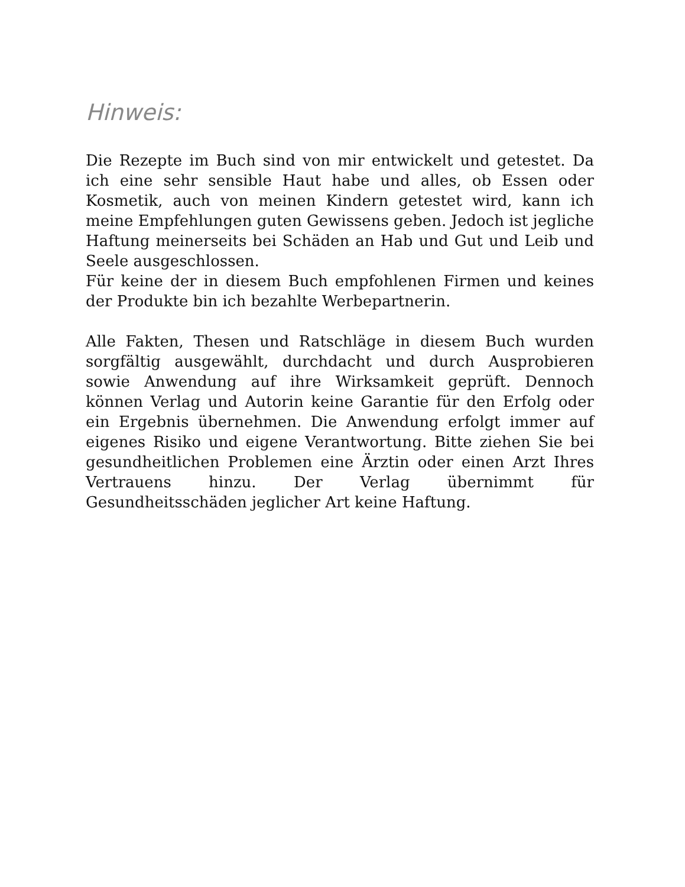Hinweis:
Die Rezepte im Buch sind von mir entwickelt und getestet. Da ich eine sehr sensible Haut habe und alles, ob Essen oder Kosmetik, auch von meinen Kindern getestet wird, kann ich meine Empfehlungen guten Gewissens geben. Jedoch ist jegliche Haftung meinerseits bei Schäden an Hab und Gut und Leib und Seele ausgeschlossen.
Für keine der in diesem Buch empfohlenen Firmen und keines der Produkte bin ich bezahlte Werbepartnerin.
Alle Fakten, Thesen und Ratschläge in diesem Buch wurden sorgfältig ausgewählt, durchdacht und durch Ausprobieren sowie Anwendung auf ihre Wirksamkeit geprüft. Dennoch können Verlag und Autorin keine Garantie für den Erfolg oder ein Ergebnis übernehmen. Die Anwendung erfolgt immer auf eigenes Risiko und eigene Verantwortung. Bitte ziehen Sie bei gesundheitlichen Problemen eine Ärztin oder einen Arzt Ihres Vertrauens hinzu. Der Verlag übernimmt für Gesundheitsschäden jeglicher Art keine Haftung.